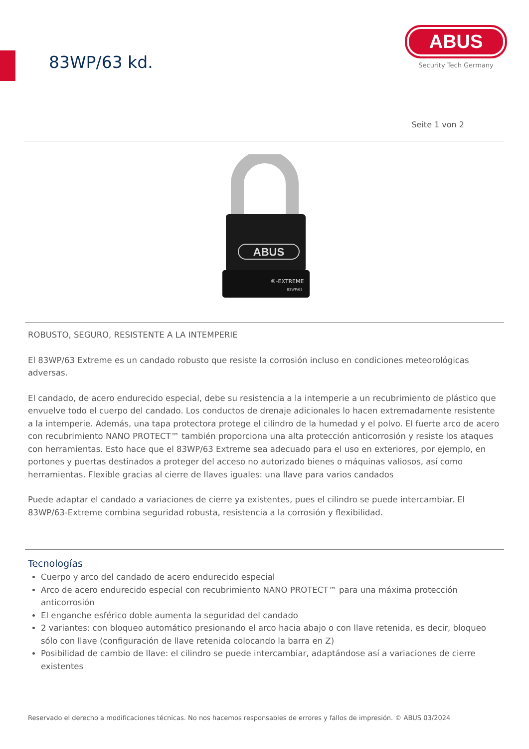83WP/63 kd.
ABUS
Security Tech Germany
Seite 1 von 2
ABUS
®-EXTREME
83WP/63
ROBUSTO, SEGURO, RESISTENTE A LA INTEMPERIE
El 83WP/63 Extreme es un candado robusto que resiste la corrosión incluso en condiciones meteorológicas adversas.
El candado, de acero endurecido especial, debe su resistencia a la intemperie a un recubrimiento de plástico que envuelve todo el cuerpo del candado. Los conductos de drenaje adicionales lo hacen extremadamente resistente a la intemperie. Además, una tapa protectora protege el cilindro de la humedad y el polvo. El fuerte arco de acero con recubrimiento NANO PROTECT™ también proporciona una alta protección anticorrosión y resiste los ataques con herramientas. Esto hace que el 83WP/63 Extreme sea adecuado para el uso en exteriores, por ejemplo, en portones y puertas destinados a proteger del acceso no autorizado bienes o máquinas valiosos, así como herramientas. Flexible gracias al cierre de llaves iguales: una llave para varios candados
Puede adaptar el candado a variaciones de cierre ya existentes, pues el cilindro se puede intercambiar. El 83WP/63-Extreme combina seguridad robusta, resistencia a la corrosión y flexibilidad.
Tecnologías
Cuerpo y arco del candado de acero endurecido especial
Arco de acero endurecido especial con recubrimiento NANO PROTECT™ para una máxima protección anticorrosión
El enganche esférico doble aumenta la seguridad del candado
2 variantes: con bloqueo automático presionando el arco hacia abajo o con llave retenida, es decir, bloqueo sólo con llave (configuración de llave retenida colocando la barra en Z)
Posibilidad de cambio de llave: el cilindro se puede intercambiar, adaptándose así a variaciones de cierre existentes
Reservado el derecho a modificaciones técnicas. No nos hacemos responsables de errores y fallos de impresión. © ABUS 03/2024